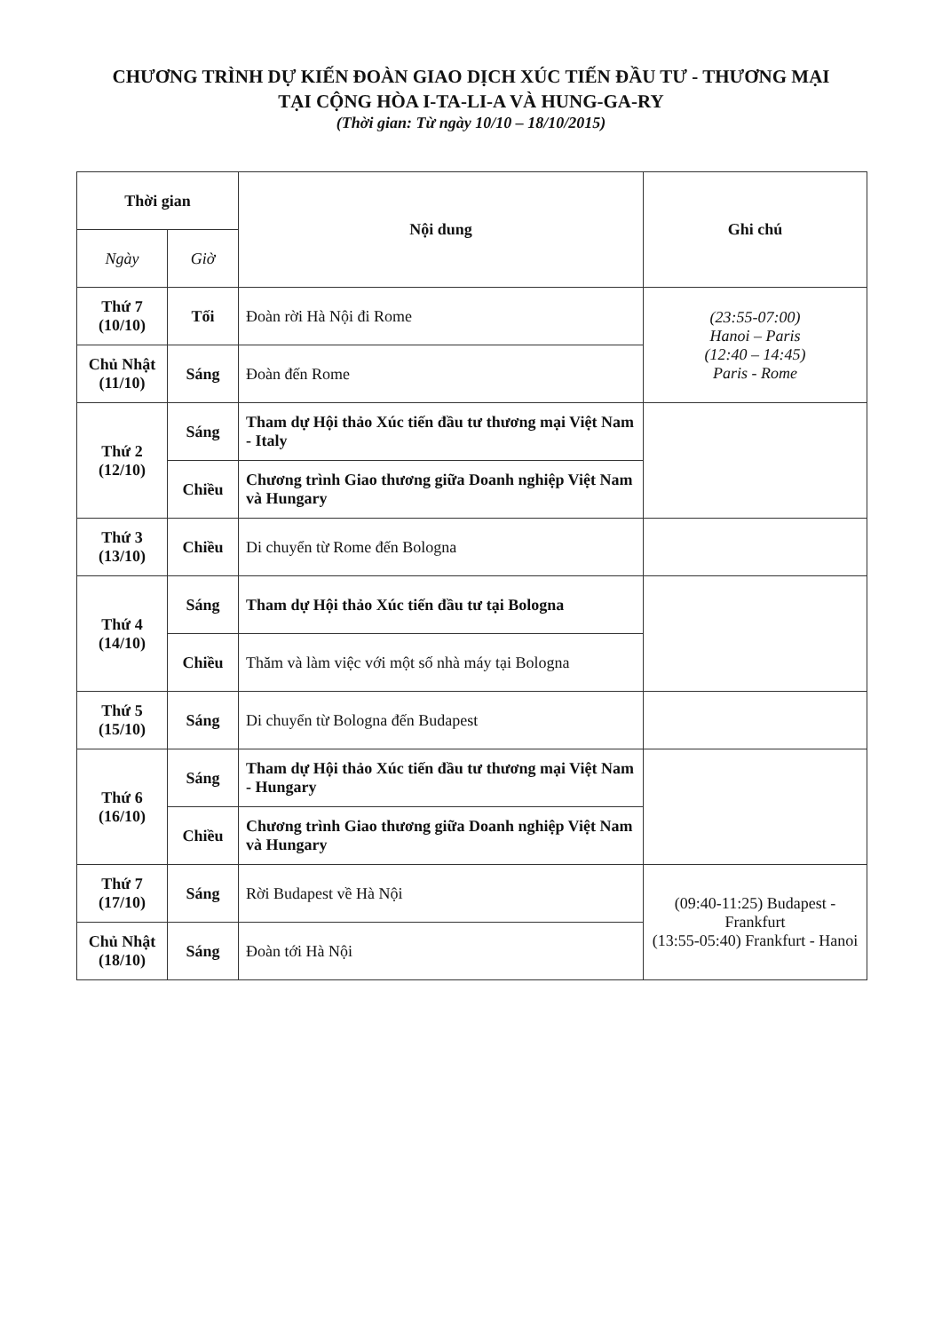CHƯƠNG TRÌNH DỰ KIẾN ĐOÀN GIAO DỊCH XÚC TIẾN ĐẦU TƯ - THƯƠNG MẠI
TẠI CỘNG HÒA I-TA-LI-A VÀ HUNG-GA-RY
(Thời gian: Từ ngày 10/10 – 18/10/2015)
| Thời gian | | Nội dung | Ghi chú |
| --- | --- | --- | --- |
| Ngày | Giờ | | |
| Thứ 7 (10/10) | Tối | Đoàn rời Hà Nội đi Rome | (23:55-07:00) Hanoi – Paris (12:40 – 14:45) Paris - Rome |
| Chủ Nhật (11/10) | Sáng | Đoàn đến Rome | |
| Thứ 2 (12/10) | Sáng | Tham dự Hội thảo Xúc tiến đầu tư thương mại Việt Nam - Italy | |
| | Chiều | Chương trình Giao thương giữa Doanh nghiệp Việt Nam và Hungary | |
| Thứ 3 (13/10) | Chiều | Di chuyển từ Rome đến Bologna | |
| Thứ 4 (14/10) | Sáng | Tham dự Hội thảo Xúc tiến đầu tư tại Bologna | |
| | Chiều | Thăm và làm việc với một số nhà máy tại Bologna | |
| Thứ 5 (15/10) | Sáng | Di chuyển từ Bologna đến Budapest | |
| Thứ 6 (16/10) | Sáng | Tham dự Hội thảo Xúc tiến đầu tư thương mại Việt Nam - Hungary | |
| | Chiều | Chương trình Giao thương giữa Doanh nghiệp Việt Nam và Hungary | |
| Thứ 7 (17/10) | Sáng | Rời Budapest về Hà Nội | (09:40-11:25) Budapest - Frankfurt (13:55-05:40) Frankfurt - Hanoi |
| Chủ Nhật (18/10) | Sáng | Đoàn tới Hà Nội | |